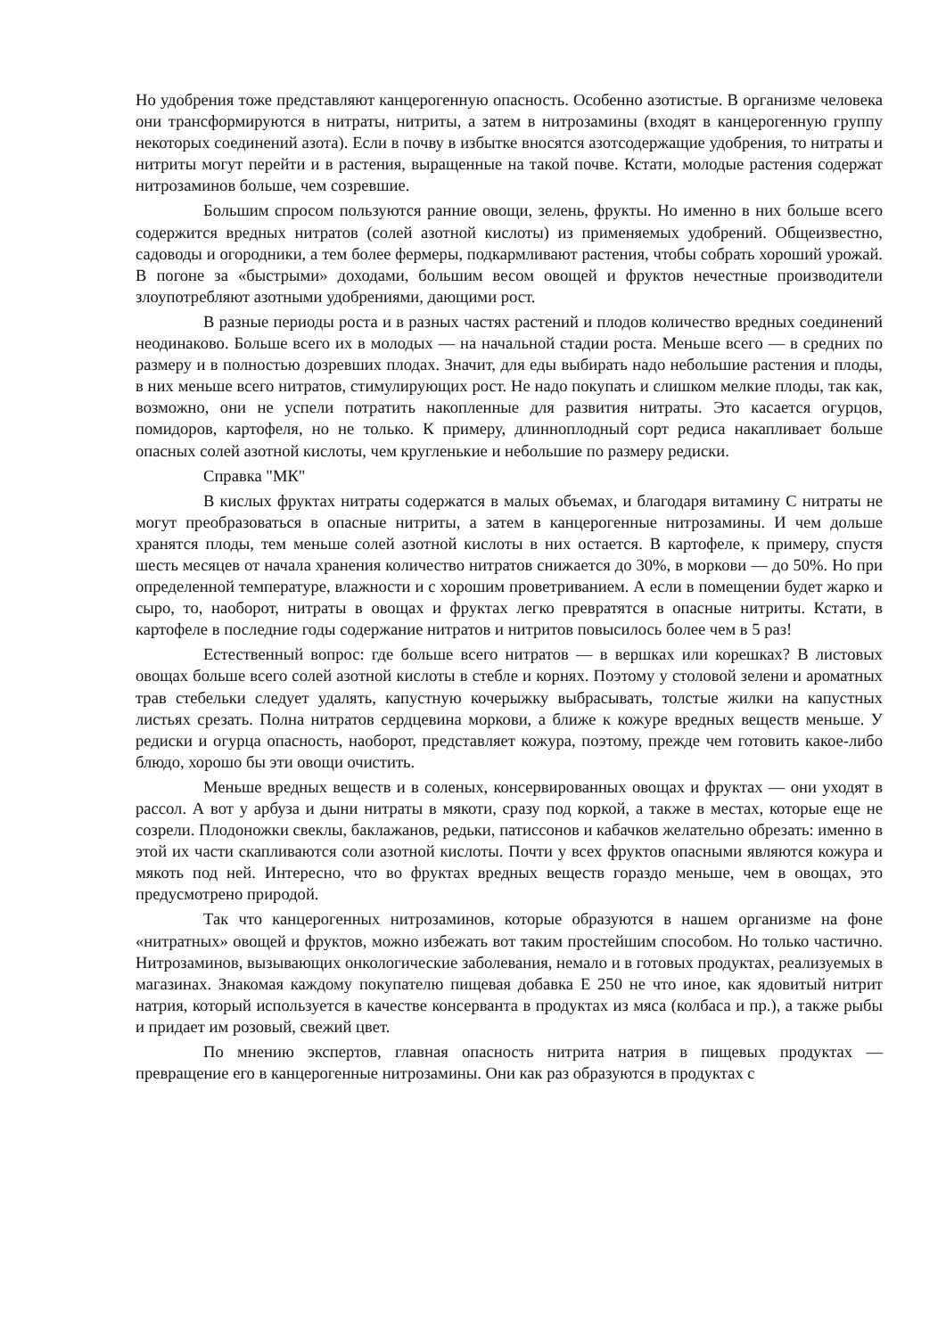Но удобрения тоже представляют канцерогенную опасность. Особенно азотистые. В организме человека они трансформируются в нитраты, нитриты, а затем в нитрозамины (входят в канцерогенную группу некоторых соединений азота). Если в почву в избытке вносятся азотсодержащие удобрения, то нитраты и нитриты могут перейти и в растения, выращенные на такой почве. Кстати, молодые растения содержат нитрозаминов больше, чем созревшие.
Большим спросом пользуются ранние овощи, зелень, фрукты. Но именно в них больше всего содержится вредных нитратов (солей азотной кислоты) из применяемых удобрений. Общеизвестно, садоводы и огородники, а тем более фермеры, подкармливают растения, чтобы собрать хороший урожай. В погоне за «быстрыми» доходами, большим весом овощей и фруктов нечестные производители злоупотребляют азотными удобрениями, дающими рост.
В разные периоды роста и в разных частях растений и плодов количество вредных соединений неодинаково. Больше всего их в молодых — на начальной стадии роста. Меньше всего — в средних по размеру и в полностью дозревших плодах. Значит, для еды выбирать надо небольшие растения и плоды, в них меньше всего нитратов, стимулирующих рост. Не надо покупать и слишком мелкие плоды, так как, возможно, они не успели потратить накопленные для развития нитраты. Это касается огурцов, помидоров, картофеля, но не только. К примеру, длинноплодный сорт редиса накапливает больше опасных солей азотной кислоты, чем кругленькие и небольшие по размеру редиски.
Справка "МК"
В кислых фруктах нитраты содержатся в малых объемах, и благодаря витамину С нитраты не могут преобразоваться в опасные нитриты, а затем в канцерогенные нитрозамины. И чем дольше хранятся плоды, тем меньше солей азотной кислоты в них остается. В картофеле, к примеру, спустя шесть месяцев от начала хранения количество нитратов снижается до 30%, в моркови — до 50%. Но при определенной температуре, влажности и с хорошим проветриванием. А если в помещении будет жарко и сыро, то, наоборот, нитраты в овощах и фруктах легко превратятся в опасные нитриты. Кстати, в картофеле в последние годы содержание нитратов и нитритов повысилось более чем в 5 раз!
Естественный вопрос: где больше всего нитратов — в вершках или корешках? В листовых овощах больше всего солей азотной кислоты в стебле и корнях. Поэтому у столовой зелени и ароматных трав стебельки следует удалять, капустную кочерыжку выбрасывать, толстые жилки на капустных листьях срезать. Полна нитратов сердцевина моркови, а ближе к кожуре вредных веществ меньше. У редиски и огурца опасность, наоборот, представляет кожура, поэтому, прежде чем готовить какое-либо блюдо, хорошо бы эти овощи очистить.
Меньше вредных веществ и в соленых, консервированных овощах и фруктах — они уходят в рассол. А вот у арбуза и дыни нитраты в мякоти, сразу под коркой, а также в местах, которые еще не созрели. Плодоножки свеклы, баклажанов, редьки, патиссонов и кабачков желательно обрезать: именно в этой их части скапливаются соли азотной кислоты. Почти у всех фруктов опасными являются кожура и мякоть под ней. Интересно, что во фруктах вредных веществ гораздо меньше, чем в овощах, это предусмотрено природой.
Так что канцерогенных нитрозаминов, которые образуются в нашем организме на фоне «нитратных» овощей и фруктов, можно избежать вот таким простейшим способом. Но только частично. Нитрозаминов, вызывающих онкологические заболевания, немало и в готовых продуктах, реализуемых в магазинах. Знакомая каждому покупателю пищевая добавка Е 250 не что иное, как ядовитый нитрит натрия, который используется в качестве консерванта в продуктах из мяса (колбаса и пр.), а также рыбы и придает им розовый, свежий цвет.
По мнению экспертов, главная опасность нитрита натрия в пищевых продуктах — превращение его в канцерогенные нитрозамины. Они как раз образуются в продуктах с